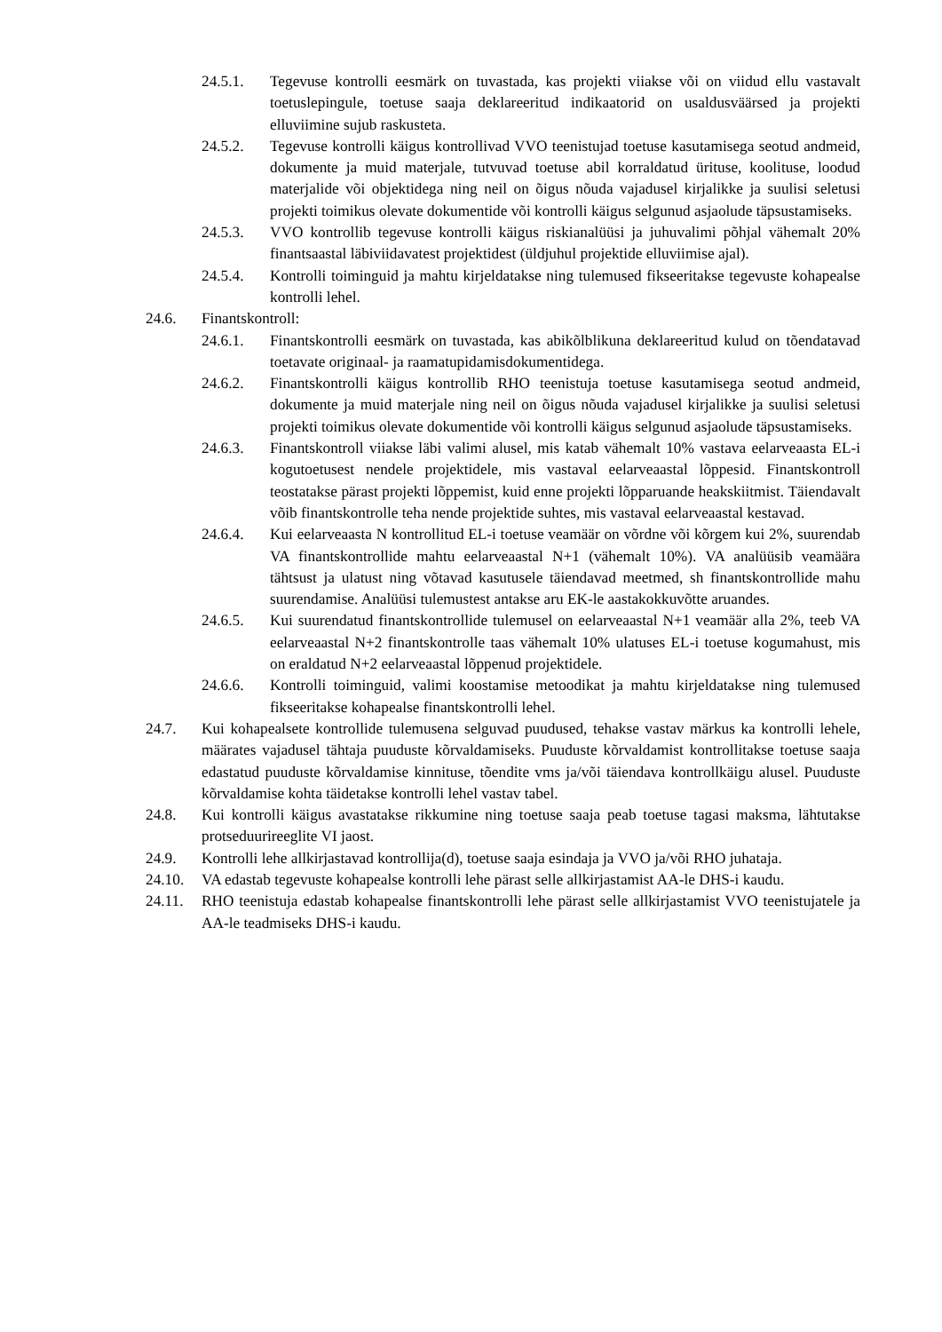24.5.1. Tegevuse kontrolli eesmärk on tuvastada, kas projekti viiakse või on viidud ellu vastavalt toetuslepingule, toetuse saaja deklareeritud indikaatorid on usaldusväärsed ja projekti elluviimine sujub raskusteta.
24.5.2. Tegevuse kontrolli käigus kontrollivad VVO teenistujad toetuse kasutamisega seotud andmeid, dokumente ja muid materjale, tutvuvad toetuse abil korraldatud ürituse, koolituse, loodud materjalide või objektidega ning neil on õigus nõuda vajadusel kirjalikke ja suulisi seletusi projekti toimikus olevate dokumentide või kontrolli käigus selgunud asjaolude täpsustamiseks.
24.5.3. VVO kontrollib tegevuse kontrolli käigus riskianalüüsi ja juhuvalimi põhjal vähemalt 20% finantsaastal läbiviidavatest projektidest (üldjuhul projektide elluviimise ajal).
24.5.4. Kontrolli toiminguid ja mahtu kirjeldatakse ning tulemused fikseeritakse tegevuste kohapealse kontrolli lehel.
24.6. Finantskontroll:
24.6.1. Finantskontrolli eesmärk on tuvastada, kas abikõlblikuna deklareeritud kulud on tõendatavad toetavate originaal- ja raamatupidamisdokumentidega.
24.6.2. Finantskontrolli käigus kontrollib RHO teenistuja toetuse kasutamisega seotud andmeid, dokumente ja muid materjale ning neil on õigus nõuda vajadusel kirjalikke ja suulisi seletusi projekti toimikus olevate dokumentide või kontrolli käigus selgunud asjaolude täpsustamiseks.
24.6.3. Finantskontroll viiakse läbi valimi alusel, mis katab vähemalt 10% vastava eelarveaasta EL-i kogutoetusest nendele projektidele, mis vastaval eelarveaastal lõppesid. Finantskontroll teostatakse pärast projekti lõppemist, kuid enne projekti lõpparuande heakskiitmist. Täiendavalt võib finantskontrolle teha nende projektide suhtes, mis vastaval eelarveaastal kestavad.
24.6.4. Kui eelarveaasta N kontrollitud EL-i toetuse veamäär on võrdne või kõrgem kui 2%, suurendab VA finantskontrollide mahtu eelarveaastal N+1 (vähemalt 10%). VA analüüsib veamäära tähtsust ja ulatust ning võtavad kasutusele täiendavad meetmed, sh finantskontrollide mahu suurendamise. Analüüsi tulemustest antakse aru EK-le aastakokkuvõtte aruandes.
24.6.5. Kui suurendatud finantskontrollide tulemusel on eelarveaastal N+1 veamäär alla 2%, teeb VA eelarveaastal N+2 finantskontrolle taas vähemalt 10% ulatuses EL-i toetuse kogumahust, mis on eraldatud N+2 eelarveaastal lõppenud projektidele.
24.6.6. Kontrolli toiminguid, valimi koostamise metoodikat ja mahtu kirjeldatakse ning tulemused fikseeritakse kohapealse finantskontrolli lehel.
24.7. Kui kohapealsete kontrollide tulemusena selguvad puudused, tehakse vastav märkus ka kontrolli lehele, määrates vajadusel tähtaja puuduste kõrvaldamiseks. Puuduste kõrvaldamist kontrollitakse toetuse saaja edastatud puuduste kõrvaldamise kinnituse, tõendite vms ja/või täiendava kontrollkäigu alusel. Puuduste kõrvaldamise kohta täidetakse kontrolli lehel vastav tabel.
24.8. Kui kontrolli käigus avastatakse rikkumine ning toetuse saaja peab toetuse tagasi maksma, lähtutakse protseduurireeglite VI jaost.
24.9. Kontrolli lehe allkirjastavad kontrollija(d), toetuse saaja esindaja ja VVO ja/või RHO juhataja.
24.10. VA edastab tegevuste kohapealse kontrolli lehe pärast selle allkirjastamist AA-le DHS-i kaudu.
24.11. RHO teenistuja edastab kohapealse finantskontrolli lehe pärast selle allkirjastamist VVO teenistujatele ja AA-le teadmiseks DHS-i kaudu.